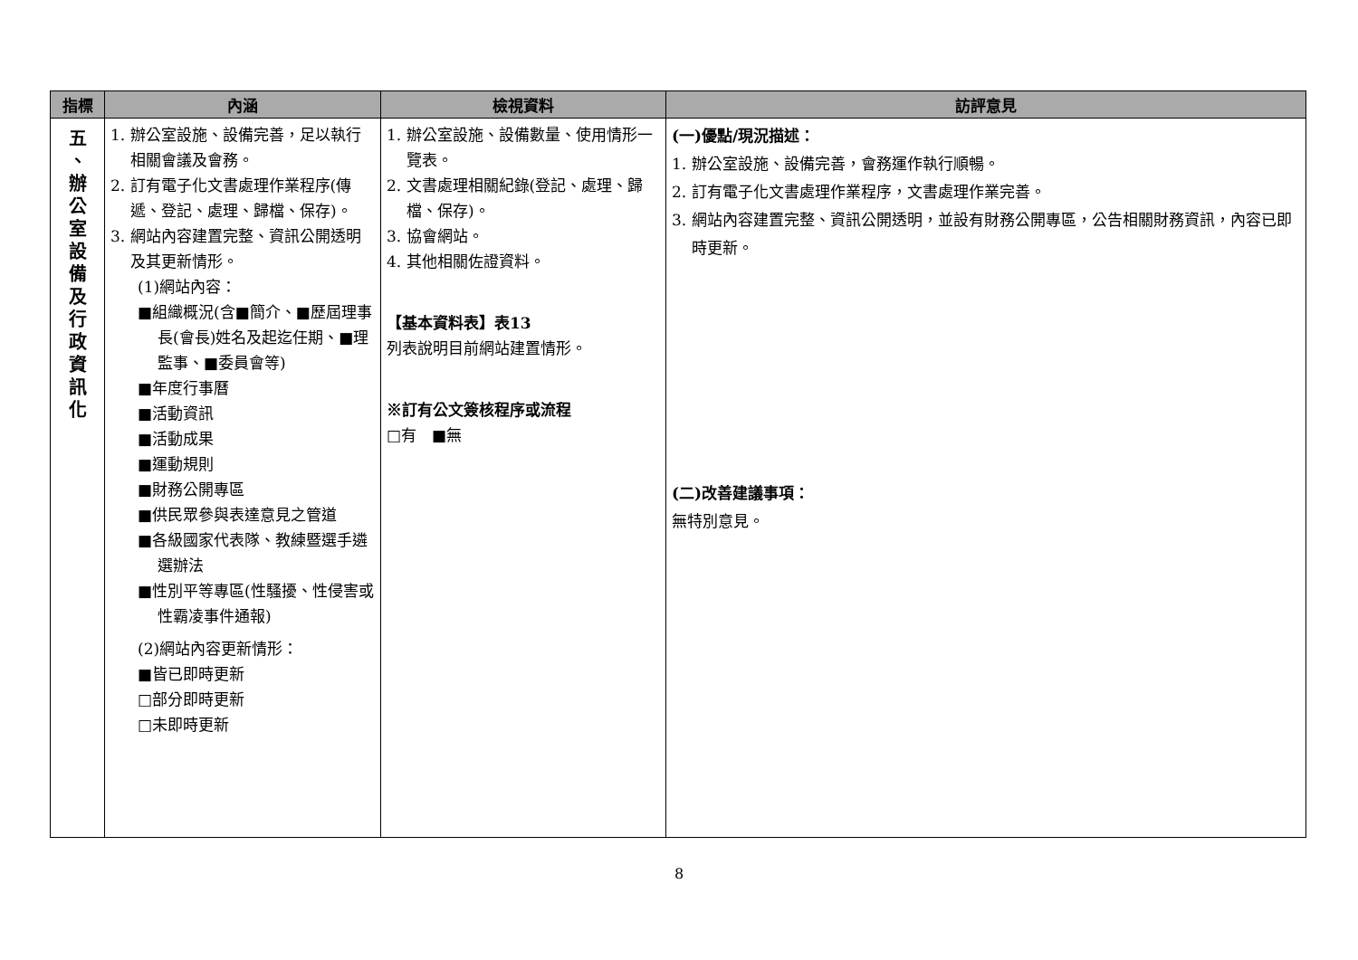| 指標 | 內涵 | 檢視資料 | 訪評意見 |
| --- | --- | --- | --- |
| 五 、 辦 公 室 設 備 及 行 政 資 訊 化 | 1. 辦公室設施、設備完善，足以執行相關會議及會務。 2. 訂有電子化文書處理作業程序(傳遞、登記、處理、歸檔、保存)。 3. 網站內容建置完整、資訊公開透明及其更新情形。 (1)網站內容： ■組織概況(含■簡介、■歷屆理事長(會長)姓名及起迄任期、■理監事、■委員會等) ■年度行事曆 ■活動資訊 ■活動成果 ■運動規則 ■財務公開專區 ■供民眾參與表達意見之管道 ■各級國家代表隊、教練暨選手遴選辦法 ■性別平等專區(性騷擾、性侵害或性霸凌事件通報) (2)網站內容更新情形： ■皆已即時更新 □部分即時更新 □未即時更新 | 1. 辦公室設施、設備數量、使用情形一覽表。 2. 文書處理相關紀錄(登記、處理、歸檔、保存)。 3. 協會網站。 4. 其他相關佐證資料。 【基本資料表】表13 列表說明目前網站建置情形。 ※訂有公文簽核程序或流程 □有 ■無 | (一)優點/現況描述： 1. 辦公室設施、設備完善，會務運作執行順暢。 2. 訂有電子化文書處理作業程序，文書處理作業完善。 3. 網站內容建置完整、資訊公開透明，並設有財務公開專區，公告相關財務資訊，內容已即時更新。 (二)改善建議事項： 無特別意見。 |
8